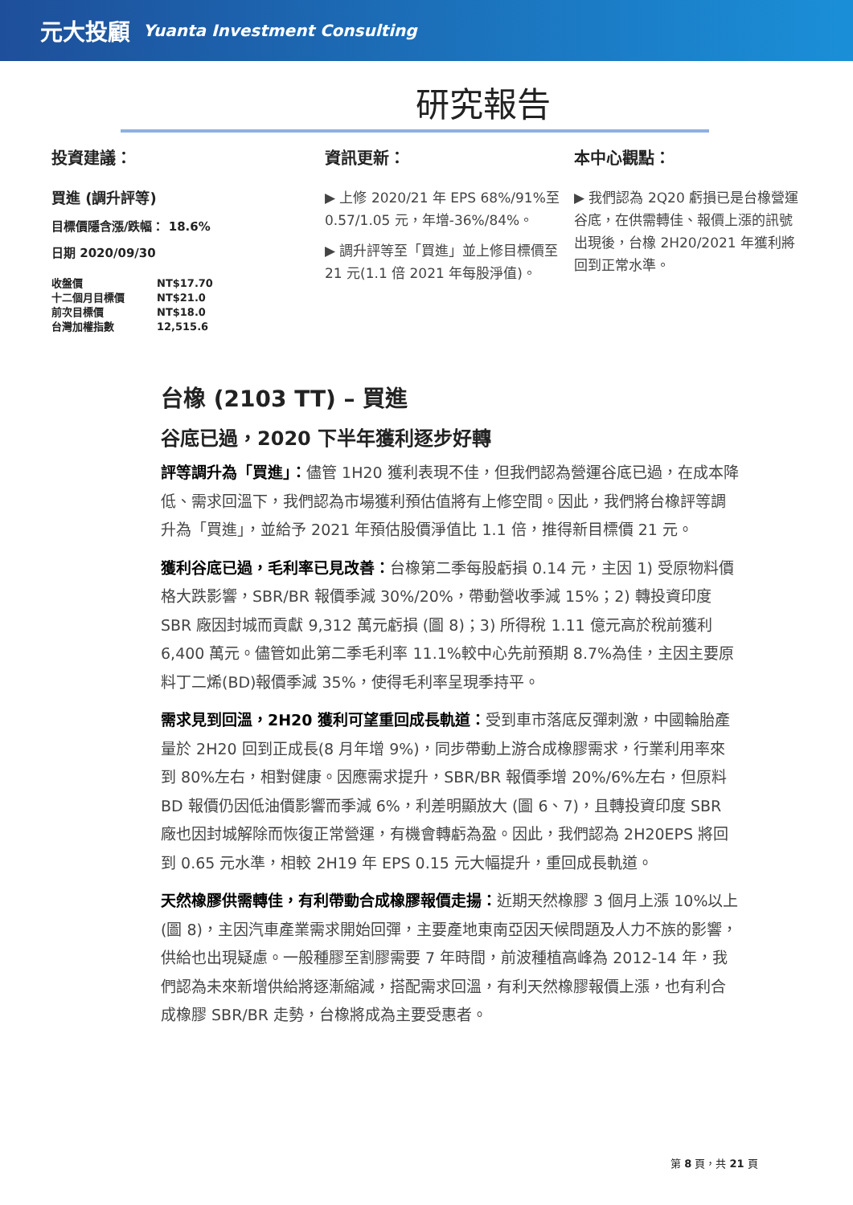元大投顧 Yuanta Investment Consulting
研究報告
投資建議：
買進 (調升評等)
目標價隱含漲/跌幅： 18.6%
日期 2020/09/30
| 收盤價 | NT$17.70 |
| 十二個月目標價 | NT$21.0 |
| 前次目標價 | NT$18.0 |
| 台灣加權指數 | 12,515.6 |
資訊更新：
▶ 上修 2020/21 年 EPS 68%/91%至 0.57/1.05 元，年增-36%/84%。
▶ 調升評等至「買進」並上修目標價至 21 元(1.1 倍 2021 年每股淨值)。
本中心觀點：
▶ 我們認為 2Q20 虧損已是台橡營運谷底，在供需轉佳、報價上漲的訊號出現後，台橡 2H20/2021 年獲利將回到正常水準。
台橡 (2103 TT) – 買進
谷底已過，2020 下半年獲利逐步好轉
評等調升為「買進」：儘管 1H20 獲利表現不佳，但我們認為營運谷底已過，在成本降低、需求回溫下，我們認為市場獲利預估值將有上修空間。因此，我們將台橡評等調升為「買進」，並給予 2021 年預估股價淨值比 1.1 倍，推得新目標價 21 元。
獲利谷底已過，毛利率已見改善：台橡第二季每股虧損 0.14 元，主因 1) 受原物料價格大跌影響，SBR/BR 報價季減 30%/20%，帶動營收季減 15%；2) 轉投資印度 SBR 廠因封城而貢獻 9,312 萬元虧損 (圖 8)；3) 所得稅 1.11 億元高於稅前獲利 6,400 萬元。儘管如此第二季毛利率 11.1%較中心先前預期 8.7%為佳，主因主要原料丁二烯(BD)報價季減 35%，使得毛利率呈現季持平。
需求見到回溫，2H20 獲利可望重回成長軌道：受到車市落底反彈刺激，中國輪胎產量於 2H20 回到正成長(8 月年增 9%)，同步帶動上游合成橡膠需求，行業利用率來到 80%左右，相對健康。因應需求提升，SBR/BR 報價季增 20%/6%左右，但原料 BD 報價仍因低油價影響而季減 6%，利差明顯放大 (圖 6、7)，且轉投資印度 SBR 廠也因封城解除而恢復正常營運，有機會轉虧為盈。因此，我們認為 2H20EPS 將回到 0.65 元水準，相較 2H19 年 EPS 0.15 元大幅提升，重回成長軌道。
天然橡膠供需轉佳，有利帶動合成橡膠報價走揚：近期天然橡膠 3 個月上漲 10%以上(圖 8)，主因汽車產業需求開始回彈，主要產地東南亞因天候問題及人力不族的影響，供給也出現疑慮。一般種膠至割膠需要 7 年時間，前波種植高峰為 2012-14 年，我們認為未來新增供給將逐漸縮減，搭配需求回溫，有利天然橡膠報價上漲，也有利合成橡膠 SBR/BR 走勢，台橡將成為主要受惠者。
第 8 頁，共 21 頁